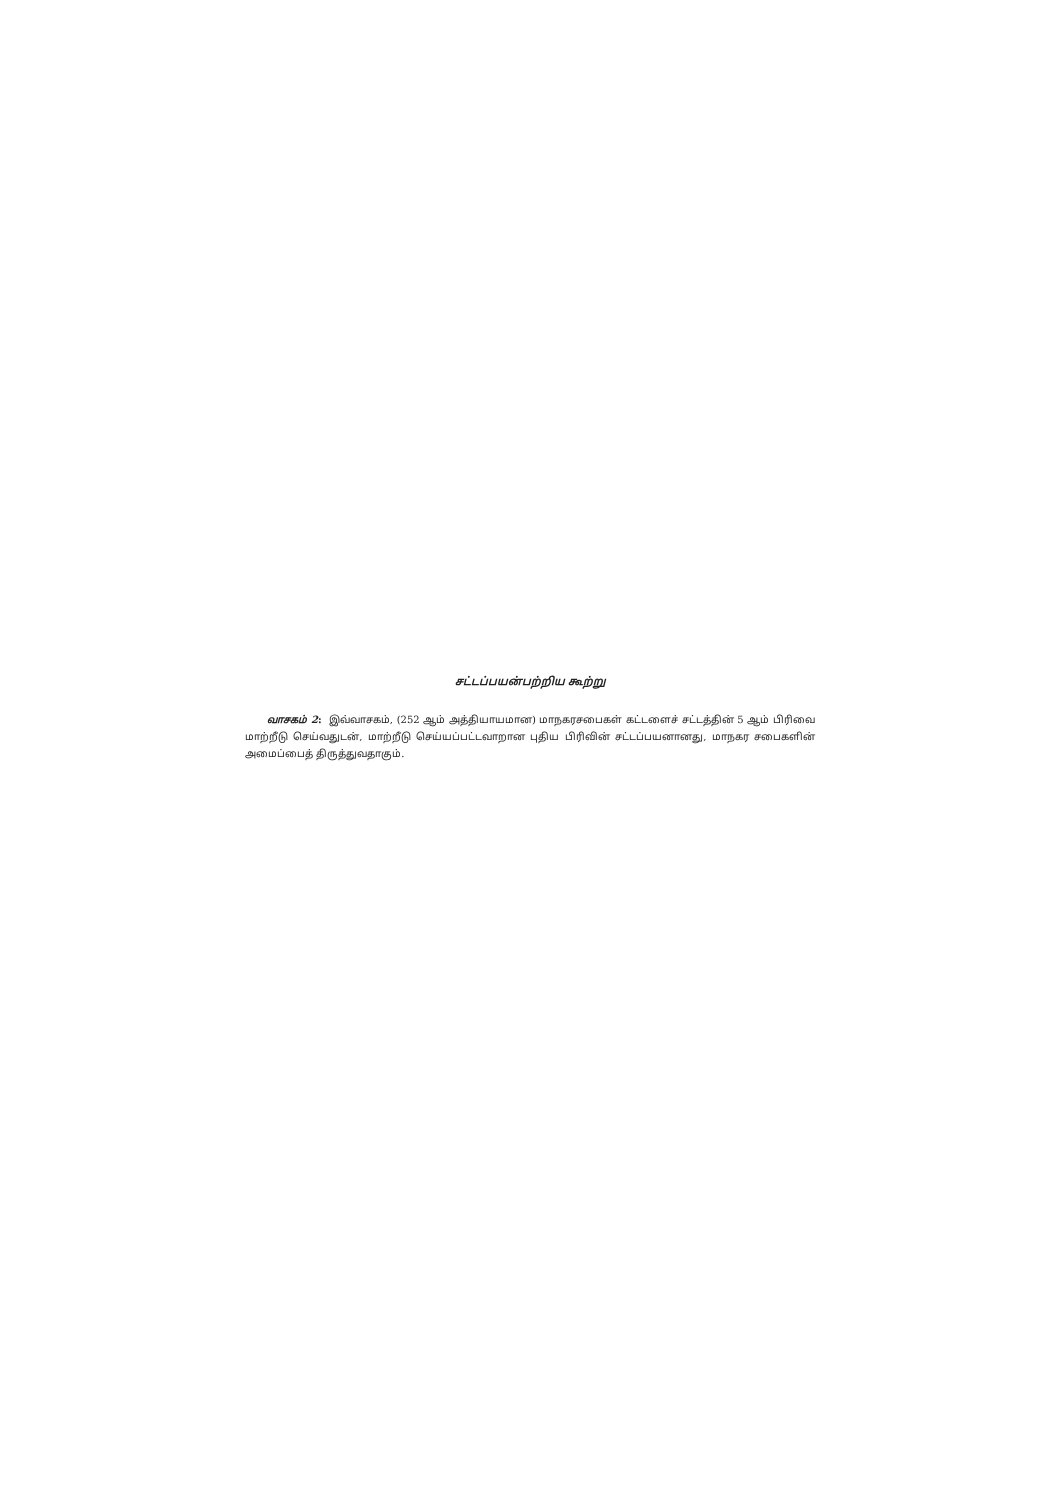சட்டப்பயன்பற்றிய கூற்று
வாசகம் 2: இவ்வாசகம், (252 ஆம் அத்தியாயமான) மாநகரசபைகள் கட்டளைச் சட்டத்தின் 5 ஆம் பிரிவை மாற்றீடு செய்வதுடன், மாற்றீடு செய்யப்பட்டவாறான புதிய பிரிவின் சட்டப்பயனானது, மாநகர சபைகளின் அமைப்பைத் திருத்துவதாகும்.